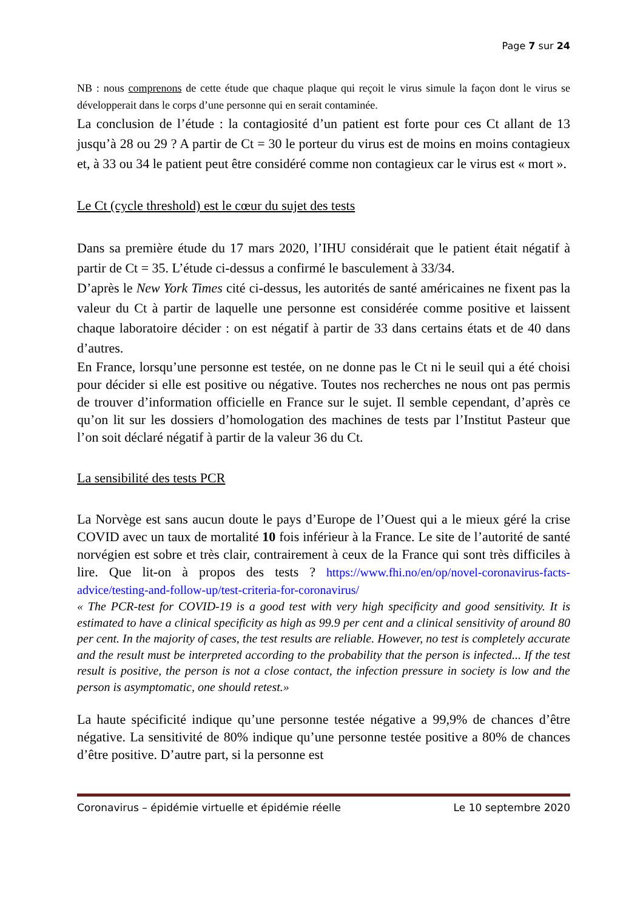Page 7 sur 24
NB : nous comprenons de cette étude que chaque plaque qui reçoit le virus simule la façon dont le virus se développerait dans le corps d’une personne qui en serait contaminée.
La conclusion de l’étude : la contagiosité d’un patient est forte pour ces Ct allant de 13 jusqu’à 28 ou 29 ? A partir de Ct = 30 le porteur du virus est de moins en moins contagieux et, à 33 ou 34 le patient peut être considéré comme non contagieux car le virus est « mort ».
Le Ct (cycle threshold) est le cœur du sujet des tests
Dans sa première étude du 17 mars 2020, l’IHU considérait que le patient était négatif à partir de Ct = 35. L’étude ci-dessus a confirmé le basculement à 33/34.
D’après le New York Times cité ci-dessus, les autorités de santé américaines ne fixent pas la valeur du Ct à partir de laquelle une personne est considérée comme positive et laissent chaque laboratoire décider : on est négatif à partir de 33 dans certains états et de 40 dans d’autres.
En France, lorsqu’une personne est testée, on ne donne pas le Ct ni le seuil qui a été choisi pour décider si elle est positive ou négative. Toutes nos recherches ne nous ont pas permis de trouver d’information officielle en France sur le sujet. Il semble cependant, d’après ce qu’on lit sur les dossiers d’homologation des machines de tests par l’Institut Pasteur que l’on soit déclaré négatif à partir de la valeur 36 du Ct.
La sensibilité des tests PCR
La Norvège est sans aucun doute le pays d’Europe de l’Ouest qui a le mieux géré la crise COVID avec un taux de mortalité 10 fois inférieur à la France. Le site de l’autorité de santé norvégien est sobre et très clair, contrairement à ceux de la France qui sont très difficiles à lire. Que lit-on à propos des tests ? https://www.fhi.no/en/op/novel-coronavirus-facts-advice/testing-and-follow-up/test-criteria-for-coronavirus/
« The PCR-test for COVID-19 is a good test with very high specificity and good sensitivity. It is estimated to have a clinical specificity as high as 99.9 per cent and a clinical sensitivity of around 80 per cent. In the majority of cases, the test results are reliable. However, no test is completely accurate and the result must be interpreted according to the probability that the person is infected... If the test result is positive, the person is not a close contact, the infection pressure in society is low and the person is asymptomatic, one should retest.»
La haute spécificité indique qu’une personne testée négative a 99,9% de chances d’être négative. La sensitivité de 80% indique qu’une personne testée positive a 80% de chances d’être positive. D’autre part, si la personne est
Coronavirus – épidémie virtuelle et épidémie réelle Le 10 septembre 2020